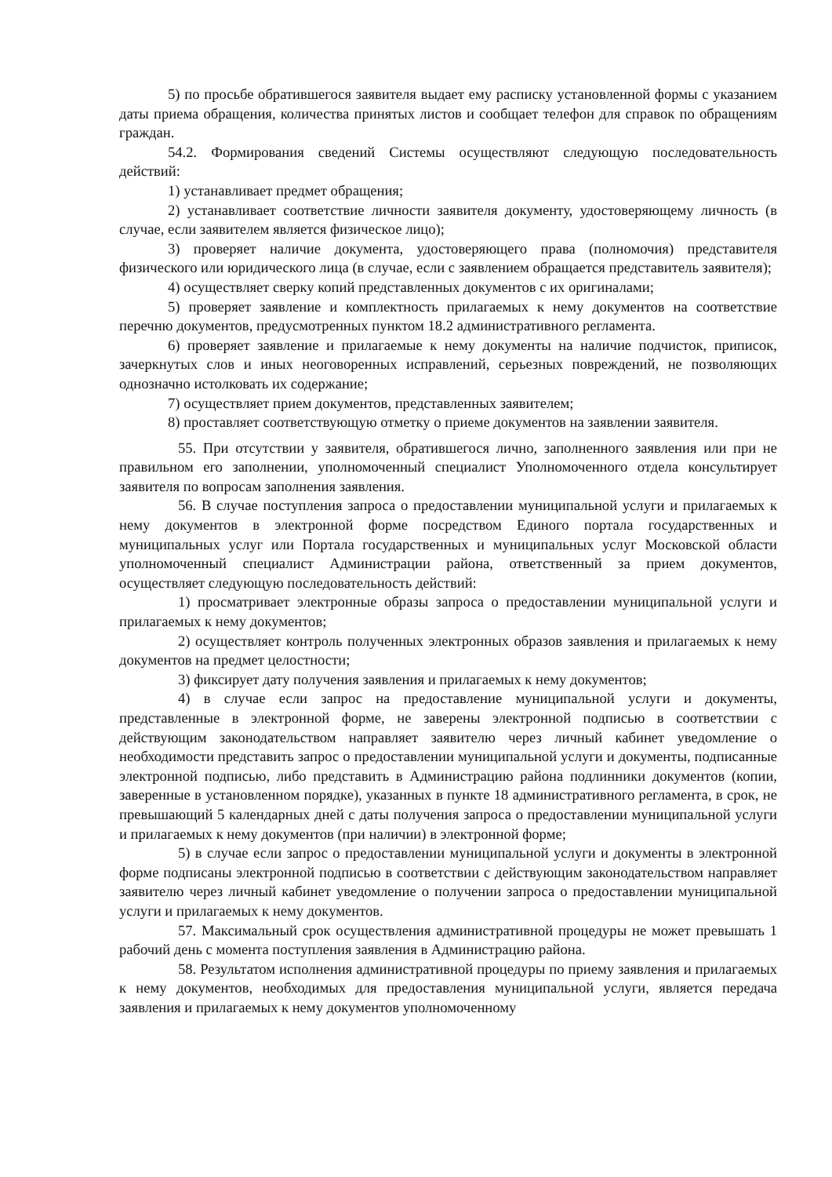5) по просьбе обратившегося заявителя выдает ему расписку установленной формы с указанием даты приема обращения, количества принятых листов и сообщает телефон для справок по обращениям граждан.
54.2. Формирования сведений Системы осуществляют следующую последовательность действий:
1) устанавливает предмет обращения;
2) устанавливает соответствие личности заявителя документу, удостоверяющему личность (в случае, если заявителем является физическое лицо);
3) проверяет наличие документа, удостоверяющего права (полномочия) представителя физического или юридического лица (в случае, если с заявлением обращается представитель заявителя);
4) осуществляет сверку копий представленных документов с их оригиналами;
5) проверяет заявление и комплектность прилагаемых к нему документов на соответствие перечню документов, предусмотренных пунктом 18.2 административного регламента.
6) проверяет заявление и прилагаемые к нему документы на наличие подчисток, приписок, зачеркнутых слов и иных неоговоренных исправлений, серьезных повреждений, не позволяющих однозначно истолковать их содержание;
7) осуществляет прием документов, представленных заявителем;
8) проставляет соответствующую отметку о приеме документов на заявлении заявителя.
55. При отсутствии у заявителя, обратившегося лично, заполненного заявления или при не правильном его заполнении, уполномоченный специалист Уполномоченного отдела консультирует заявителя по вопросам заполнения заявления.
56. В случае поступления запроса о предоставлении муниципальной услуги и прилагаемых к нему документов в электронной форме посредством Единого портала государственных и муниципальных услуг или Портала государственных и муниципальных услуг Московской области уполномоченный специалист Администрации района, ответственный за прием документов, осуществляет следующую последовательность действий:
1) просматривает электронные образы запроса о предоставлении муниципальной услуги и прилагаемых к нему документов;
2) осуществляет контроль полученных электронных образов заявления и прилагаемых к нему документов на предмет целостности;
3) фиксирует дату получения заявления и прилагаемых к нему документов;
4) в случае если запрос на предоставление муниципальной услуги и документы, представленные в электронной форме, не заверены электронной подписью в соответствии с действующим законодательством направляет заявителю через личный кабинет уведомление о необходимости представить запрос о предоставлении муниципальной услуги и документы, подписанные электронной подписью, либо представить в Администрацию района подлинники документов (копии, заверенные в установленном порядке), указанных в пункте 18 административного регламента, в срок, не превышающий 5 календарных дней с даты получения запроса о предоставлении муниципальной услуги и прилагаемых к нему документов (при наличии) в электронной форме;
5) в случае если запрос о предоставлении муниципальной услуги и документы в электронной форме подписаны электронной подписью в соответствии с действующим законодательством направляет заявителю через личный кабинет уведомление о получении запроса о предоставлении муниципальной услуги и прилагаемых к нему документов.
57. Максимальный срок осуществления административной процедуры не может превышать 1 рабочий день с момента поступления заявления в Администрацию района.
58. Результатом исполнения административной процедуры по приему заявления и прилагаемых к нему документов, необходимых для предоставления муниципальной услуги, является передача заявления и прилагаемых к нему документов уполномоченному